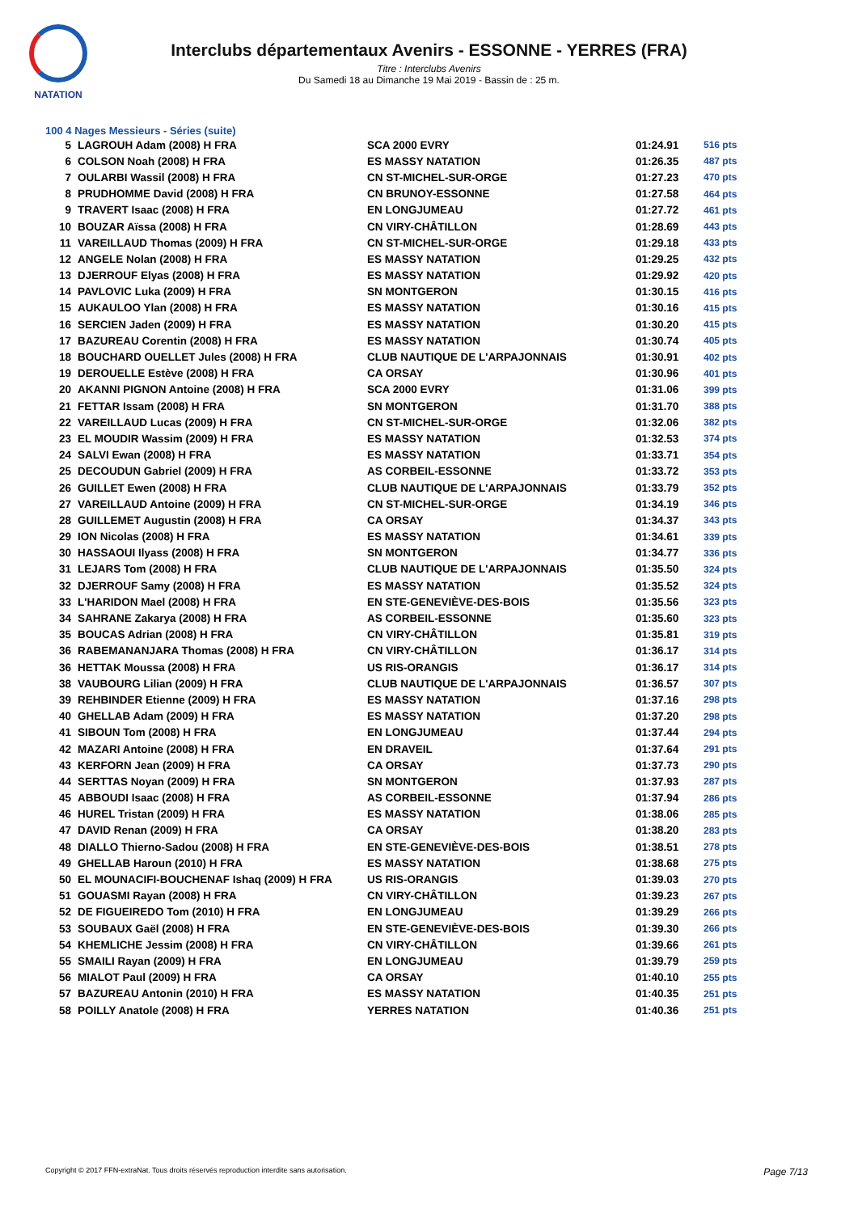NATATION
Interclubs départementaux Avenirs - ESSONNE - YERRES (FRA)
Titre : Interclubs Avenirs
Du Samedi 18 au Dimanche 19 Mai 2019 - Bassin de : 25 m.
100 4 Nages Messieurs - Séries (suite)
| 5 | LAGROUH Adam (2008) H FRA | SCA 2000 EVRY | 01:24.91 | 516 pts |
| 6 | COLSON Noah (2008) H FRA | ES MASSY NATATION | 01:26.35 | 487 pts |
| 7 | OULARBI Wassil (2008) H FRA | CN ST-MICHEL-SUR-ORGE | 01:27.23 | 470 pts |
| 8 | PRUDHOMME David (2008) H FRA | CN BRUNOY-ESSONNE | 01:27.58 | 464 pts |
| 9 | TRAVERT Isaac (2008) H FRA | EN LONGJUMEAU | 01:27.72 | 461 pts |
| 10 | BOUZAR Aïssa (2008) H FRA | CN VIRY-CHÂTILLON | 01:28.69 | 443 pts |
| 11 | VAREILLAUD Thomas (2009) H FRA | CN ST-MICHEL-SUR-ORGE | 01:29.18 | 433 pts |
| 12 | ANGELE Nolan (2008) H FRA | ES MASSY NATATION | 01:29.25 | 432 pts |
| 13 | DJERROUF Elyas (2008) H FRA | ES MASSY NATATION | 01:29.92 | 420 pts |
| 14 | PAVLOVIC Luka (2009) H FRA | SN MONTGERON | 01:30.15 | 416 pts |
| 15 | AUKAULOO Ylan (2008) H FRA | ES MASSY NATATION | 01:30.16 | 415 pts |
| 16 | SERCIEN Jaden (2009) H FRA | ES MASSY NATATION | 01:30.20 | 415 pts |
| 17 | BAZUREAU Corentin (2008) H FRA | ES MASSY NATATION | 01:30.74 | 405 pts |
| 18 | BOUCHARD OUELLET Jules (2008) H FRA | CLUB NAUTIQUE DE L'ARPAJONNAIS | 01:30.91 | 402 pts |
| 19 | DEROUELLE Estève (2008) H FRA | CA ORSAY | 01:30.96 | 401 pts |
| 20 | AKANNI PIGNON Antoine (2008) H FRA | SCA 2000 EVRY | 01:31.06 | 399 pts |
| 21 | FETTAR Issam (2008) H FRA | SN MONTGERON | 01:31.70 | 388 pts |
| 22 | VAREILLAUD Lucas (2009) H FRA | CN ST-MICHEL-SUR-ORGE | 01:32.06 | 382 pts |
| 23 | EL MOUDIR Wassim (2009) H FRA | ES MASSY NATATION | 01:32.53 | 374 pts |
| 24 | SALVI Ewan (2008) H FRA | ES MASSY NATATION | 01:33.71 | 354 pts |
| 25 | DECOUDUN Gabriel (2009) H FRA | AS CORBEIL-ESSONNE | 01:33.72 | 353 pts |
| 26 | GUILLET Ewen (2008) H FRA | CLUB NAUTIQUE DE L'ARPAJONNAIS | 01:33.79 | 352 pts |
| 27 | VAREILLAUD Antoine (2009) H FRA | CN ST-MICHEL-SUR-ORGE | 01:34.19 | 346 pts |
| 28 | GUILLEMET Augustin (2008) H FRA | CA ORSAY | 01:34.37 | 343 pts |
| 29 | ION Nicolas (2008) H FRA | ES MASSY NATATION | 01:34.61 | 339 pts |
| 30 | HASSAOUI Ilyass (2008) H FRA | SN MONTGERON | 01:34.77 | 336 pts |
| 31 | LEJARS Tom (2008) H FRA | CLUB NAUTIQUE DE L'ARPAJONNAIS | 01:35.50 | 324 pts |
| 32 | DJERROUF Samy (2008) H FRA | ES MASSY NATATION | 01:35.52 | 324 pts |
| 33 | L'HARIDON Mael (2008) H FRA | EN STE-GENEVIÈVE-DES-BOIS | 01:35.56 | 323 pts |
| 34 | SAHRANE Zakarya (2008) H FRA | AS CORBEIL-ESSONNE | 01:35.60 | 323 pts |
| 35 | BOUCAS Adrian (2008) H FRA | CN VIRY-CHÂTILLON | 01:35.81 | 319 pts |
| 36 | RABEMANANJARA Thomas (2008) H FRA | CN VIRY-CHÂTILLON | 01:36.17 | 314 pts |
| 36 | HETTAK Moussa (2008) H FRA | US RIS-ORANGIS | 01:36.17 | 314 pts |
| 38 | VAUBOURG Lilian (2009) H FRA | CLUB NAUTIQUE DE L'ARPAJONNAIS | 01:36.57 | 307 pts |
| 39 | REHBINDER Etienne (2009) H FRA | ES MASSY NATATION | 01:37.16 | 298 pts |
| 40 | GHELLAB Adam (2009) H FRA | ES MASSY NATATION | 01:37.20 | 298 pts |
| 41 | SIBOUN Tom (2008) H FRA | EN LONGJUMEAU | 01:37.44 | 294 pts |
| 42 | MAZARI Antoine (2008) H FRA | EN DRAVEIL | 01:37.64 | 291 pts |
| 43 | KERFORN Jean (2009) H FRA | CA ORSAY | 01:37.73 | 290 pts |
| 44 | SERTTAS Noyan (2009) H FRA | SN MONTGERON | 01:37.93 | 287 pts |
| 45 | ABBOUDI Isaac (2008) H FRA | AS CORBEIL-ESSONNE | 01:37.94 | 286 pts |
| 46 | HUREL Tristan (2009) H FRA | ES MASSY NATATION | 01:38.06 | 285 pts |
| 47 | DAVID Renan (2009) H FRA | CA ORSAY | 01:38.20 | 283 pts |
| 48 | DIALLO Thierno-Sadou (2008) H FRA | EN STE-GENEVIÈVE-DES-BOIS | 01:38.51 | 278 pts |
| 49 | GHELLAB Haroun (2010) H FRA | ES MASSY NATATION | 01:38.68 | 275 pts |
| 50 | EL MOUNACIFI-BOUCHENAF Ishaq (2009) H FRA | US RIS-ORANGIS | 01:39.03 | 270 pts |
| 51 | GOUASMI Rayan (2008) H FRA | CN VIRY-CHÂTILLON | 01:39.23 | 267 pts |
| 52 | DE FIGUEIREDO Tom (2010) H FRA | EN LONGJUMEAU | 01:39.29 | 266 pts |
| 53 | SOUBAUX Gaël (2008) H FRA | EN STE-GENEVIÈVE-DES-BOIS | 01:39.30 | 266 pts |
| 54 | KHEMLICHE Jessim (2008) H FRA | CN VIRY-CHÂTILLON | 01:39.66 | 261 pts |
| 55 | SMAILI Rayan (2009) H FRA | EN LONGJUMEAU | 01:39.79 | 259 pts |
| 56 | MIALOT Paul (2009) H FRA | CA ORSAY | 01:40.10 | 255 pts |
| 57 | BAZUREAU Antonin (2010) H FRA | ES MASSY NATATION | 01:40.35 | 251 pts |
| 58 | POILLY Anatole (2008) H FRA | YERRES NATATION | 01:40.36 | 251 pts |
Copyright © 2017 FFN-extraNat. Tous droits réservés reproduction interdite sans autorisation. Page 7/13